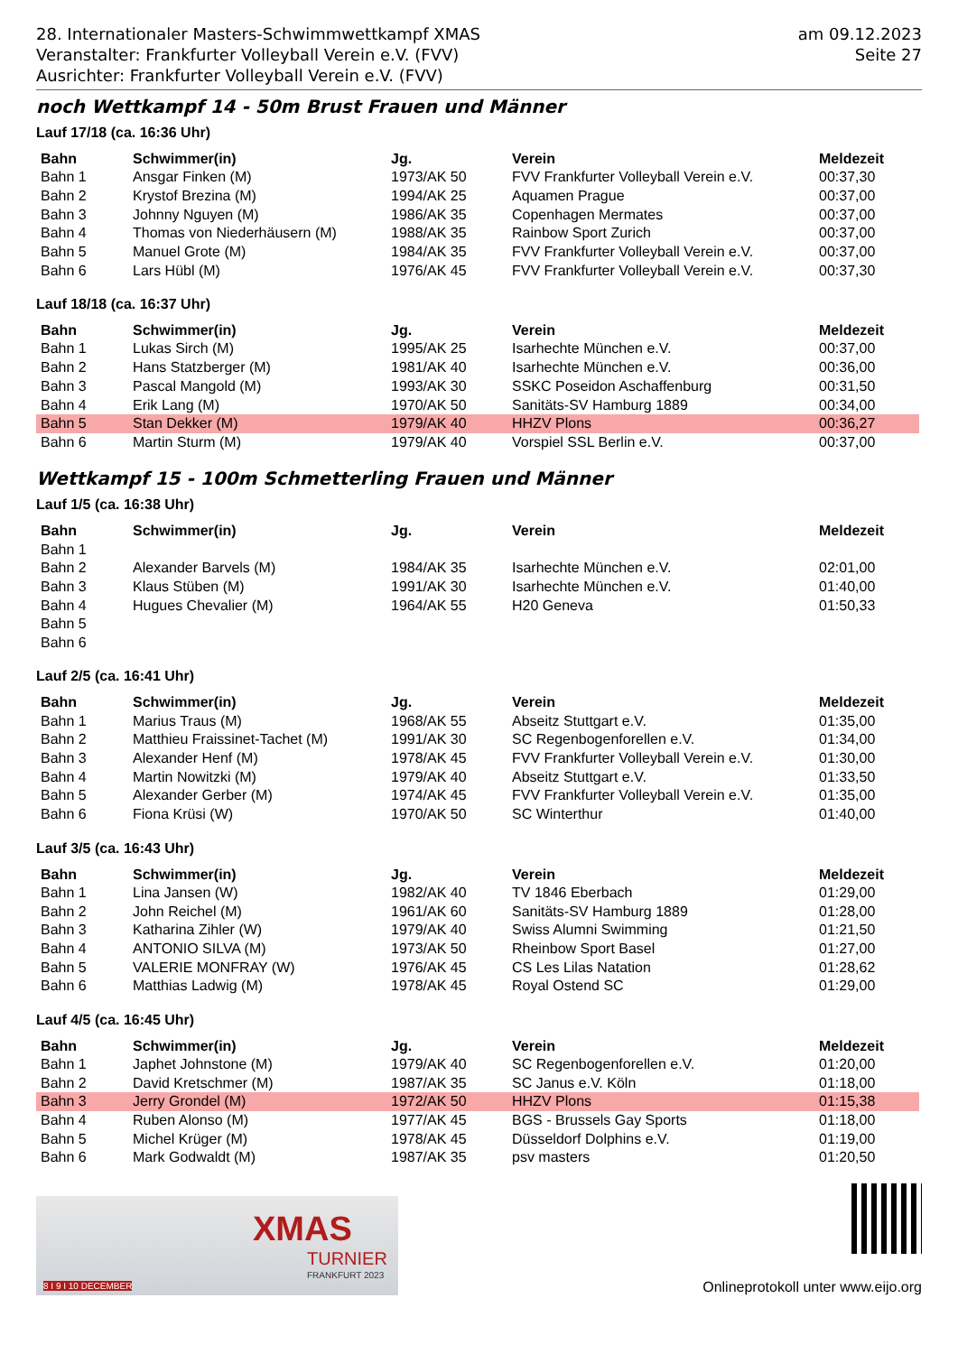28. Internationaler Masters-Schwimmwettkampf XMAS
Veranstalter: Frankfurter Volleyball Verein e.V. (FVV)
Ausrichter: Frankfurter Volleyball Verein e.V. (FVV)
am 09.12.2023
Seite 27
noch Wettkampf 14 - 50m Brust Frauen und Männer
Lauf 17/18 (ca. 16:36 Uhr)
| Bahn | Schwimmer(in) | Jg. | Verein | Meldezeit |
| --- | --- | --- | --- | --- |
| Bahn 1 | Ansgar Finken (M) | 1973/AK 50 | FVV Frankfurter Volleyball Verein e.V. | 00:37,30 |
| Bahn 2 | Krystof Brezina (M) | 1994/AK 25 | Aquamen Prague | 00:37,00 |
| Bahn 3 | Johnny Nguyen (M) | 1986/AK 35 | Copenhagen Mermates | 00:37,00 |
| Bahn 4 | Thomas von Niederhäusern (M) | 1988/AK 35 | Rainbow Sport Zurich | 00:37,00 |
| Bahn 5 | Manuel Grote (M) | 1984/AK 35 | FVV Frankfurter Volleyball Verein e.V. | 00:37,00 |
| Bahn 6 | Lars Hübl (M) | 1976/AK 45 | FVV Frankfurter Volleyball Verein e.V. | 00:37,30 |
Lauf 18/18 (ca. 16:37 Uhr)
| Bahn | Schwimmer(in) | Jg. | Verein | Meldezeit |
| --- | --- | --- | --- | --- |
| Bahn 1 | Lukas Sirch (M) | 1995/AK 25 | Isarhechte München e.V. | 00:37,00 |
| Bahn 2 | Hans Statzberger (M) | 1981/AK 40 | Isarhechte München e.V. | 00:36,00 |
| Bahn 3 | Pascal Mangold (M) | 1993/AK 30 | SSKC Poseidon Aschaffenburg | 00:31,50 |
| Bahn 4 | Erik Lang (M) | 1970/AK 50 | Sanitäts-SV Hamburg 1889 | 00:34,00 |
| Bahn 5 | Stan Dekker (M) | 1979/AK 40 | HHZV Plons | 00:36,27 |
| Bahn 6 | Martin Sturm (M) | 1979/AK 40 | Vorspiel SSL Berlin e.V. | 00:37,00 |
Wettkampf 15 - 100m Schmetterling Frauen und Männer
Lauf 1/5 (ca. 16:38 Uhr)
| Bahn | Schwimmer(in) | Jg. | Verein | Meldezeit |
| --- | --- | --- | --- | --- |
| Bahn 1 | | | | |
| Bahn 2 | Alexander Barvels (M) | 1984/AK 35 | Isarhechte München e.V. | 02:01,00 |
| Bahn 3 | Klaus Stüben (M) | 1991/AK 30 | Isarhechte München e.V. | 01:40,00 |
| Bahn 4 | Hugues Chevalier (M) | 1964/AK 55 | H20 Geneva | 01:50,33 |
| Bahn 5 | | | | |
| Bahn 6 | | | | |
Lauf 2/5 (ca. 16:41 Uhr)
| Bahn | Schwimmer(in) | Jg. | Verein | Meldezeit |
| --- | --- | --- | --- | --- |
| Bahn 1 | Marius Traus (M) | 1968/AK 55 | Abseitz Stuttgart e.V. | 01:35,00 |
| Bahn 2 | Matthieu Fraissinet-Tachet (M) | 1991/AK 30 | SC Regenbogenforellen e.V. | 01:34,00 |
| Bahn 3 | Alexander Henf (M) | 1978/AK 45 | FVV Frankfurter Volleyball Verein e.V. | 01:30,00 |
| Bahn 4 | Martin Nowitzki (M) | 1979/AK 40 | Abseitz Stuttgart e.V. | 01:33,50 |
| Bahn 5 | Alexander Gerber (M) | 1974/AK 45 | FVV Frankfurter Volleyball Verein e.V. | 01:35,00 |
| Bahn 6 | Fiona Krüsi (W) | 1970/AK 50 | SC Winterthur | 01:40,00 |
Lauf 3/5 (ca. 16:43 Uhr)
| Bahn | Schwimmer(in) | Jg. | Verein | Meldezeit |
| --- | --- | --- | --- | --- |
| Bahn 1 | Lina Jansen (W) | 1982/AK 40 | TV 1846 Eberbach | 01:29,00 |
| Bahn 2 | John Reichel (M) | 1961/AK 60 | Sanitäts-SV Hamburg 1889 | 01:28,00 |
| Bahn 3 | Katharina Zihler (W) | 1979/AK 40 | Swiss Alumni Swimming | 01:21,50 |
| Bahn 4 | ANTONIO SILVA (M) | 1973/AK 50 | Rheinbow Sport Basel | 01:27,00 |
| Bahn 5 | VALERIE MONFRAY (W) | 1976/AK 45 | CS Les Lilas Natation | 01:28,62 |
| Bahn 6 | Matthias Ladwig (M) | 1978/AK 45 | Royal Ostend SC | 01:29,00 |
Lauf 4/5 (ca. 16:45 Uhr)
| Bahn | Schwimmer(in) | Jg. | Verein | Meldezeit |
| --- | --- | --- | --- | --- |
| Bahn 1 | Japhet Johnstone (M) | 1979/AK 40 | SC Regenbogenforellen e.V. | 01:20,00 |
| Bahn 2 | David Kretschmer (M) | 1987/AK 35 | SC Janus e.V. Köln | 01:18,00 |
| Bahn 3 | Jerry Grondel (M) | 1972/AK 50 | HHZV Plons | 01:15,38 |
| Bahn 4 | Ruben Alonso (M) | 1977/AK 45 | BGS - Brussels Gay Sports | 01:18,00 |
| Bahn 5 | Michel Krüger (M) | 1978/AK 45 | Düsseldorf Dolphins e.V. | 01:19,00 |
| Bahn 6 | Mark Godwaldt (M) | 1987/AK 35 | psv masters | 01:20,50 |
XMAS
TURNIER
FRANKFURT 2023
8 I 9 I 10 DECEMBER
Onlineprotokoll unter www.eijo.org